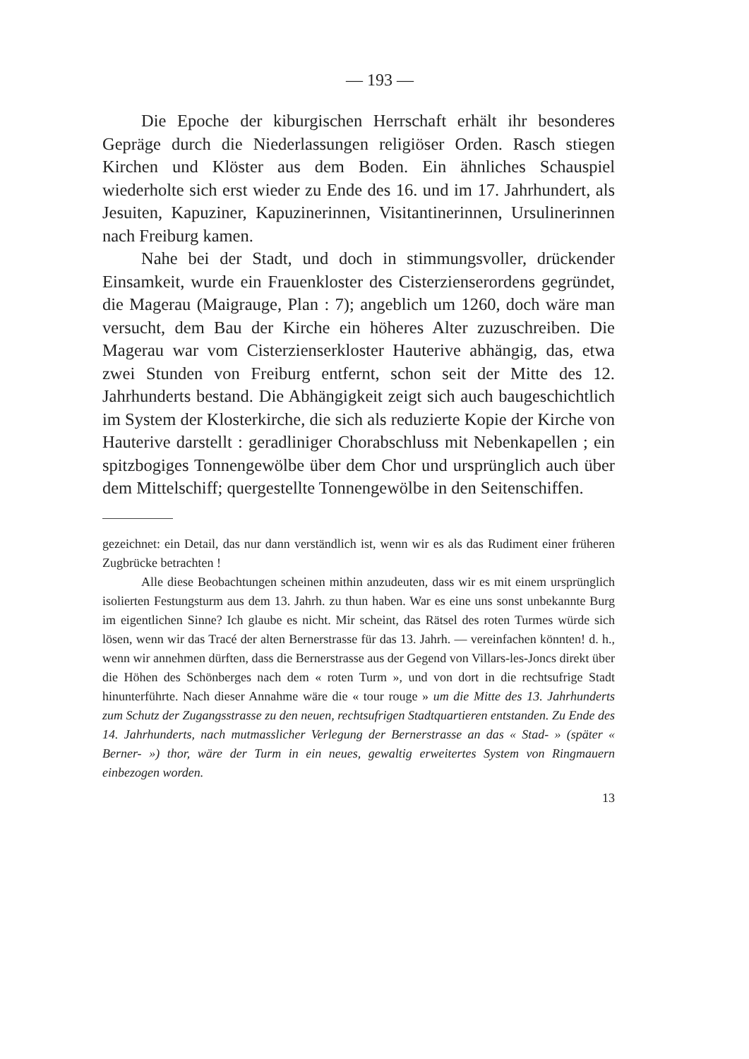— 193 —
Die Epoche der kiburgischen Herrschaft erhält ihr besonderes Gepräge durch die Niederlassungen religiöser Orden. Rasch stiegen Kirchen und Klöster aus dem Boden. Ein ähnliches Schauspiel wiederholte sich erst wieder zu Ende des 16. und im 17. Jahrhundert, als Jesuiten, Kapuziner, Kapuzinerinnen, Visitantinerinnen, Ursulinerinnen nach Freiburg kamen.
Nahe bei der Stadt, und doch in stimmungsvoller, drückender Einsamkeit, wurde ein Frauenkloster des Cisterzienserordens gegründet, die Magerau (Maigrauge, Plan : 7); angeblich um 1260, doch wäre man versucht, dem Bau der Kirche ein höheres Alter zuzuschreiben. Die Magerau war vom Cisterzienserkloster Hauterive abhängig, das, etwa zwei Stunden von Freiburg entfernt, schon seit der Mitte des 12. Jahrhunderts bestand. Die Abhängigkeit zeigt sich auch baugeschichtlich im System der Klosterkirche, die sich als reduzierte Kopie der Kirche von Hauterive darstellt : geradliniger Chorabschluss mit Nebenkapellen ; ein spitzbogiges Tonnengewölbe über dem Chor und ursprünglich auch über dem Mittelschiff; quergestellte Tonnengewölbe in den Seitenschiffen.
gezeichnet: ein Detail, das nur dann verständlich ist, wenn wir es als das Rudiment einer früheren Zugbrücke betrachten !
Alle diese Beobachtungen scheinen mithin anzudeuten, dass wir es mit einem ursprünglich isolierten Festungsturm aus dem 13. Jahrh. zu thun haben. War es eine uns sonst unbekannte Burg im eigentlichen Sinne? Ich glaube es nicht. Mir scheint, das Rätsel des roten Turmes würde sich lösen, wenn wir das Tracé der alten Bernerstrasse für das 13. Jahrh. — vereinfachen könnten! d. h., wenn wir annehmen dürften, dass die Bernerstrasse aus der Gegend von Villars-les-Joncs direkt über die Höhen des Schönberges nach dem « roten Turm », und von dort in die rechtsufrige Stadt hinunterführte. Nach dieser Annahme wäre die « tour rouge » um die Mitte des 13. Jahrhunderts zum Schutz der Zugangsstrasse zu den neuen, rechtsufrigen Stadtquartieren entstanden. Zu Ende des 14. Jahrhunderts, nach mutmasslicher Verlegung der Bernerstrasse an das « Stad- » (später « Berner- ») thor, wäre der Turm in ein neues, gewaltig erweitertes System von Ringmauern einbezogen worden.
13